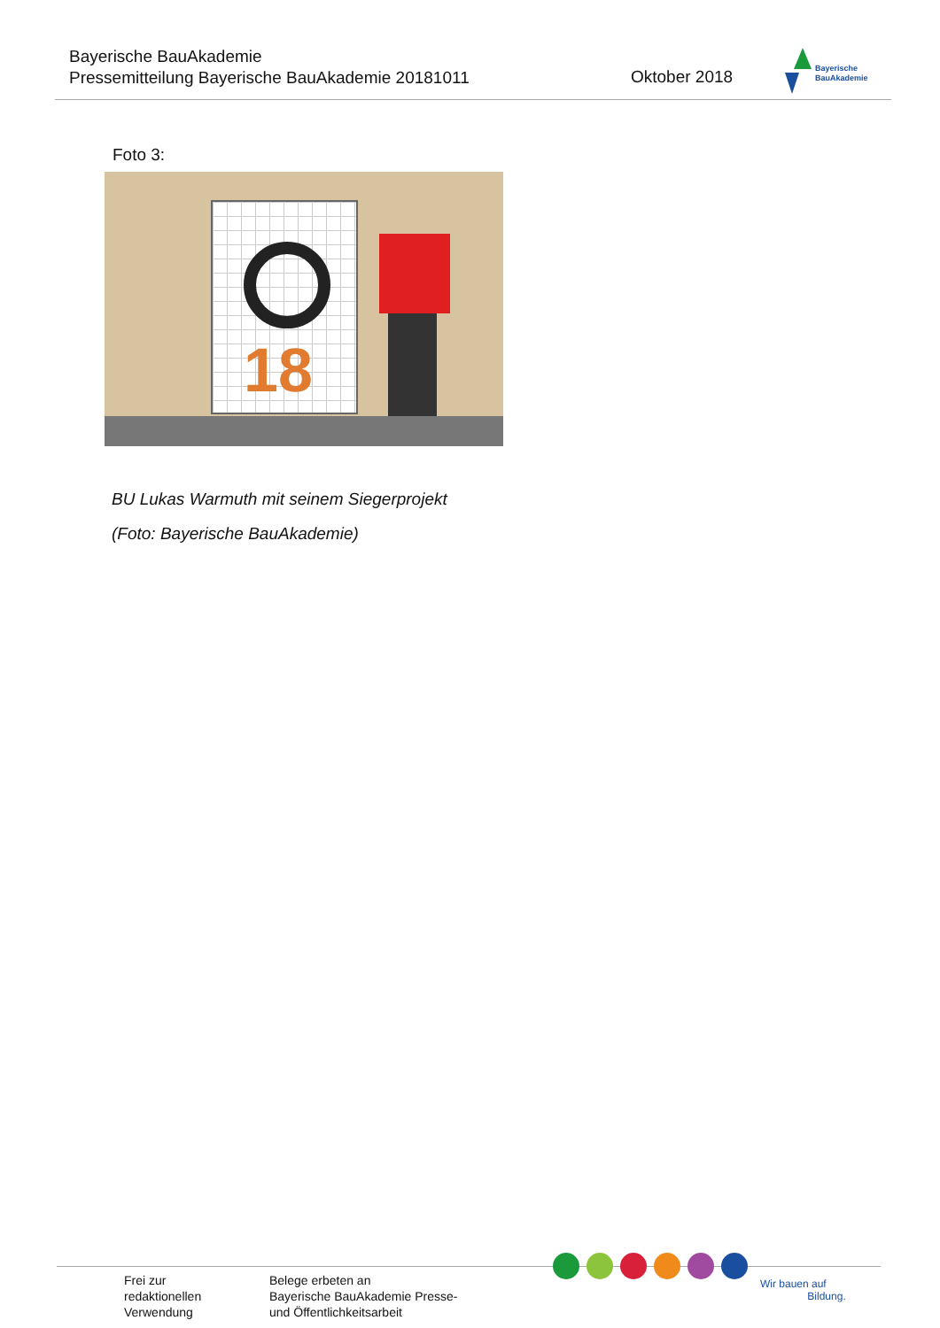Bayerische BauAkademie
Pressemitteilung Bayerische BauAkademie 20181011
Oktober 2018
Bayerische
BauAkademie
Foto 3:
18
BU Lukas Warmuth mit seinem Siegerprojekt
(Foto: Bayerische BauAkademie)
Frei zur
redaktionellen
Verwendung
Belege erbeten an
Bayerische BauAkademie Presse-
und Öffentlichkeitsarbeit
Wir bauen auf
Bildung.